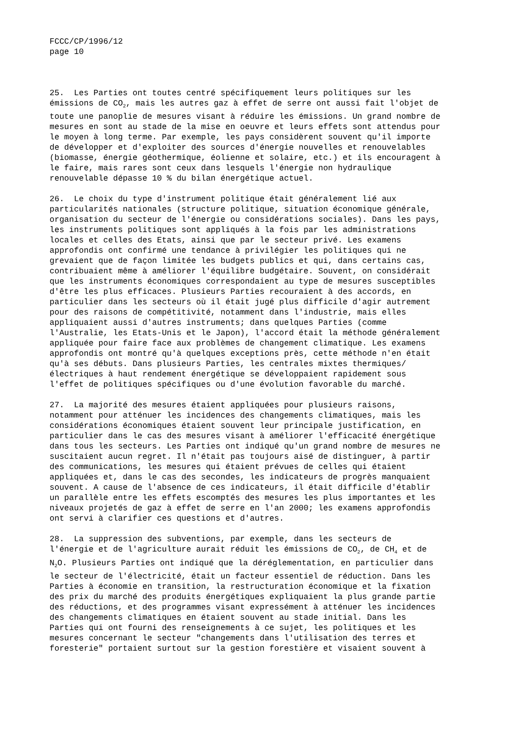FCCC/CP/1996/12
page 10
25. Les Parties ont toutes centré spécifiquement leurs politiques sur les émissions de CO<sub>2</sub>, mais les autres gaz à effet de serre ont aussi fait l'objet de toute une panoplie de mesures visant à réduire les émissions. Un grand nombre de mesures en sont au stade de la mise en oeuvre et leurs effets sont attendus pour le moyen à long terme. Par exemple, les pays considèrent souvent qu'il importe de développer et d'exploiter des sources d'énergie nouvelles et renouvelables (biomasse, énergie géothermique, éolienne et solaire, etc.) et ils encouragent à le faire, mais rares sont ceux dans lesquels l'énergie non hydraulique renouvelable dépasse 10 % du bilan énergétique actuel.
26. Le choix du type d'instrument politique était généralement lié aux particularités nationales (structure politique, situation économique générale, organisation du secteur de l'énergie ou considérations sociales). Dans les pays, les instruments politiques sont appliqués à la fois par les administrations locales et celles des Etats, ainsi que par le secteur privé. Les examens approfondis ont confirmé une tendance à privilégier les politiques qui ne grevaient que de façon limitée les budgets publics et qui, dans certains cas, contribuaient même à améliorer l'équilibre budgétaire. Souvent, on considérait que les instruments économiques correspondaient au type de mesures susceptibles d'être les plus efficaces. Plusieurs Parties recouraient à des accords, en particulier dans les secteurs où il était jugé plus difficile d'agir autrement pour des raisons de compétitivité, notamment dans l'industrie, mais elles appliquaient aussi d'autres instruments; dans quelques Parties (comme l'Australie, les Etats-Unis et le Japon), l'accord était la méthode généralement appliquée pour faire face aux problèmes de changement climatique. Les examens approfondis ont montré qu'à quelques exceptions près, cette méthode n'en était qu'à ses débuts. Dans plusieurs Parties, les centrales mixtes thermiques/ électriques à haut rendement énergétique se développaient rapidement sous l'effet de politiques spécifiques ou d'une évolution favorable du marché.
27. La majorité des mesures étaient appliquées pour plusieurs raisons, notamment pour atténuer les incidences des changements climatiques, mais les considérations économiques étaient souvent leur principale justification, en particulier dans le cas des mesures visant à améliorer l'efficacité énergétique dans tous les secteurs. Les Parties ont indiqué qu'un grand nombre de mesures ne suscitaient aucun regret. Il n'était pas toujours aisé de distinguer, à partir des communications, les mesures qui étaient prévues de celles qui étaient appliquées et, dans le cas des secondes, les indicateurs de progrès manquaient souvent. A cause de l'absence de ces indicateurs, il était difficile d'établir un parallèle entre les effets escomptés des mesures les plus importantes et les niveaux projetés de gaz à effet de serre en l'an 2000; les examens approfondis ont servi à clarifier ces questions et d'autres.
28. La suppression des subventions, par exemple, dans les secteurs de l'énergie et de l'agriculture aurait réduit les émissions de CO<sub>2</sub>, de CH<sub>4</sub> et de N<sub>2</sub>O. Plusieurs Parties ont indiqué que la déréglementation, en particulier dans le secteur de l'électricité, était un facteur essentiel de réduction. Dans les Parties à économie en transition, la restructuration économique et la fixation des prix du marché des produits énergétiques expliquaient la plus grande partie des réductions, et des programmes visant expressément à atténuer les incidences des changements climatiques en étaient souvent au stade initial. Dans les Parties qui ont fourni des renseignements à ce sujet, les politiques et les mesures concernant le secteur "changements dans l'utilisation des terres et foresterie" portaient surtout sur la gestion forestière et visaient souvent à